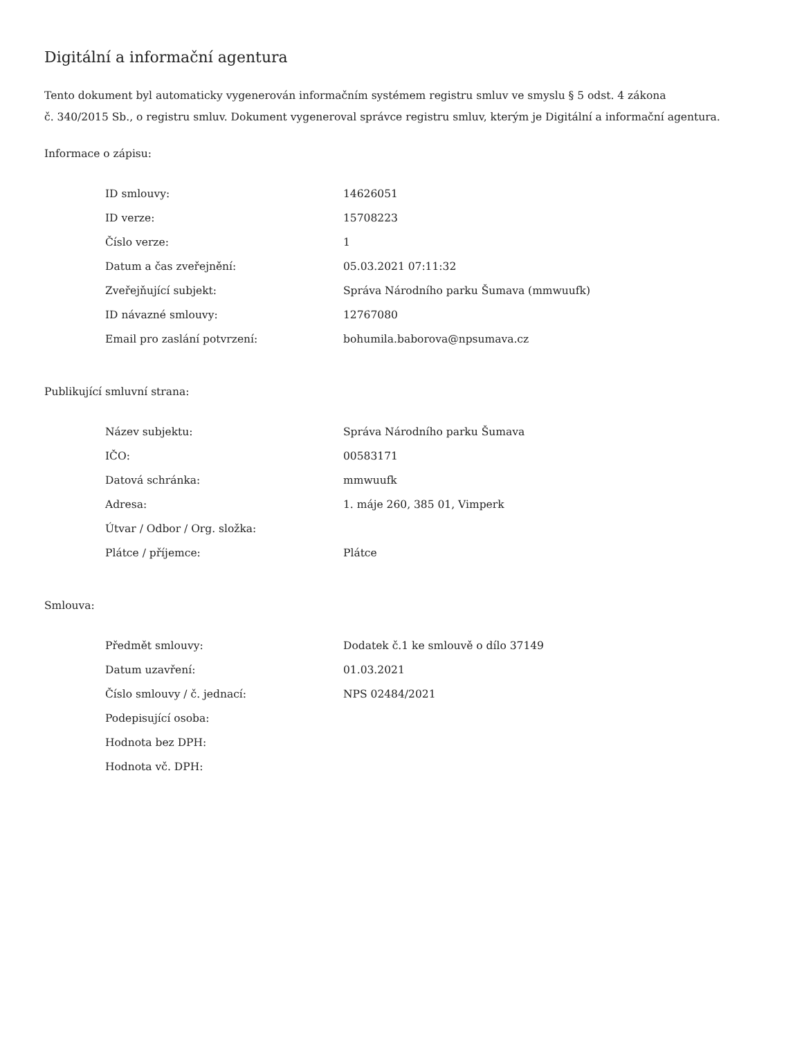Digitální a informační agentura
Tento dokument byl automaticky vygenerován informačním systémem registru smluv ve smyslu § 5 odst. 4 zákona
č. 340/2015 Sb., o registru smluv. Dokument vygeneroval správce registru smluv, kterým je Digitální a informační agentura.
Informace o zápisu:
| ID smlouvy: | 14626051 |
| ID verze: | 15708223 |
| Číslo verze: | 1 |
| Datum a čas zveřejnění: | 05.03.2021 07:11:32 |
| Zveřejňující subjekt: | Správa Národního parku Šumava (mmwuufk) |
| ID návazné smlouvy: | 12767080 |
| Email pro zaslání potvrzení: | bohumila.baborova@npsumava.cz |
Publikující smluvní strana:
| Název subjektu: | Správa Národního parku Šumava |
| IČO: | 00583171 |
| Datová schránka: | mmwuufk |
| Adresa: | 1. máje 260, 385 01, Vimperk |
| Útvar / Odbor / Org. složka: | |
| Plátce / příjemce: | Plátce |
Smlouva:
| Předmět smlouvy: | Dodatek č.1 ke smlouvě o dílo 37149 |
| Datum uzavření: | 01.03.2021 |
| Číslo smlouvy / č. jednací: | NPS 02484/2021 |
| Podepisující osoba: | |
| Hodnota bez DPH: | |
| Hodnota vč. DPH: | |